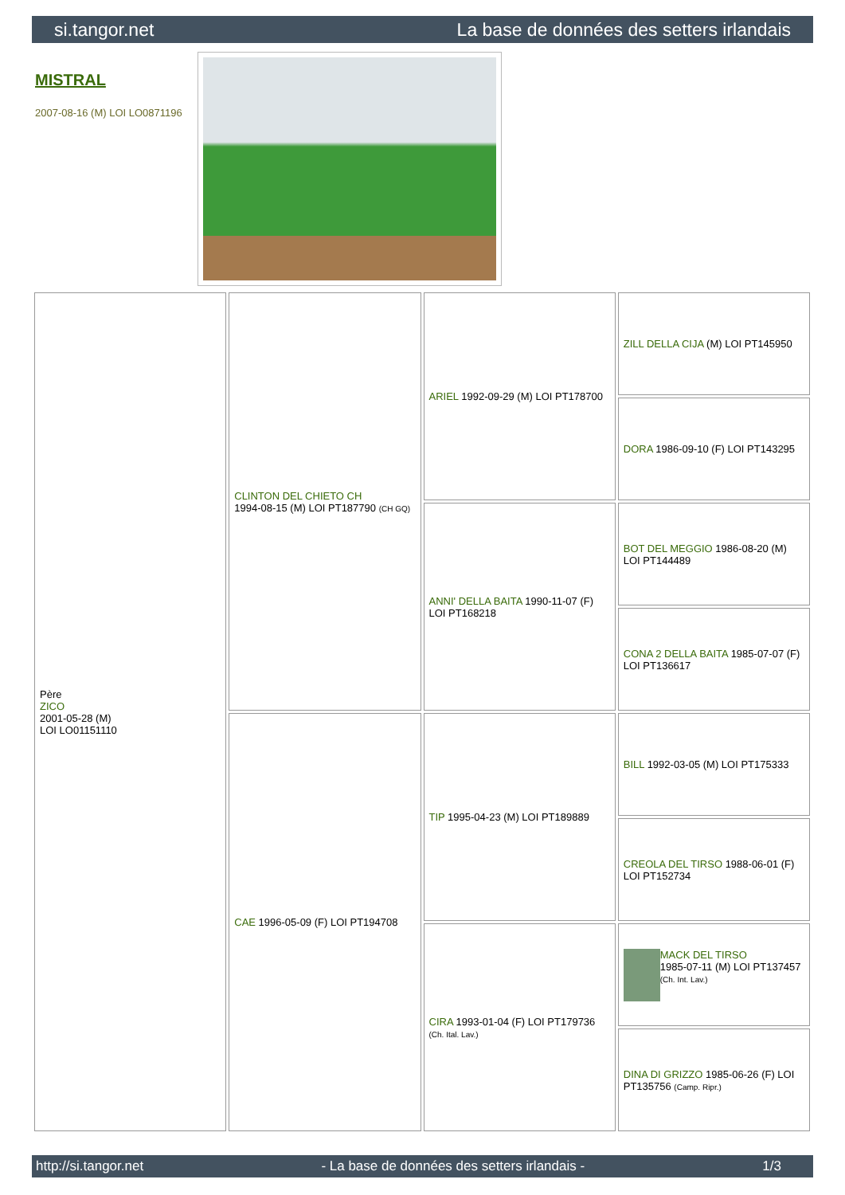si.tangor.net La base de données des setters irlandais
MISTRAL
2007-08-16 (M) LOI LO0871196
| Père ZICO 2001-05-28 (M) LOI LO01151110 | CLINTON DEL CHIETO CH 1994-08-15 (M) LOI PT187790 (CH GQ) | ARIEL 1992-09-29 (M) LOI PT178700 | ZILL DELLA CIJA (M) LOI PT145950 |
| | | | DORA 1986-09-10 (F) LOI PT143295 |
| | | ANNI' DELLA BAITA 1990-11-07 (F) LOI PT168218 | BOT DEL MEGGIO 1986-08-20 (M) LOI PT144489 |
| | | | CONA 2 DELLA BAITA 1985-07-07 (F) LOI PT136617 |
| | CAE 1996-05-09 (F) LOI PT194708 | TIP 1995-04-23 (M) LOI PT189889 | BILL 1992-03-05 (M) LOI PT175333 |
| | | | CREOLA DEL TIRSO 1988-06-01 (F) LOI PT152734 |
| | | CIRA 1993-01-04 (F) LOI PT179736 (Ch. Ital. Lav.) | MACK DEL TIRSO 1985-07-11 (M) LOI PT137457 (Ch. Int. Lav.) |
| | | | DINA DI GRIZZO 1985-06-26 (F) LOI PT135756 (Camp. Ripr.) |
http://si.tangor.net - La base de données des setters irlandais - 1/3